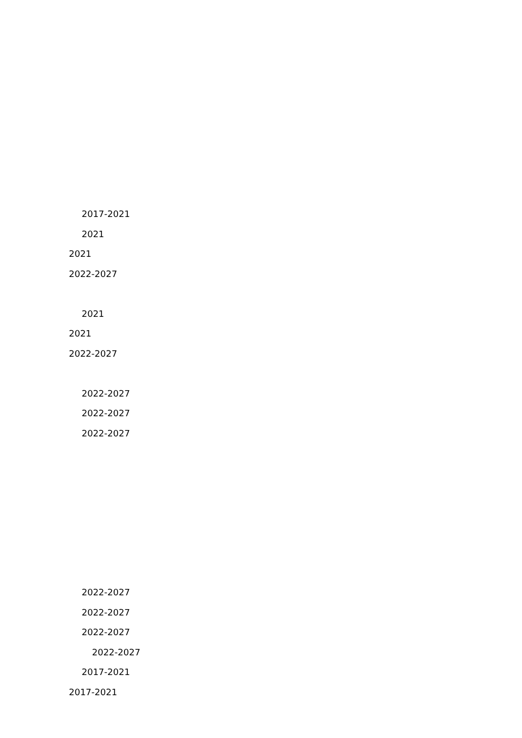2017-2021
2021
2021
2022-2027
2021
2021
2022-2027
2022-2027
2022-2027
2022-2027
2022-2027
2022-2027
2022-2027
2022-2027
2017-2021
2017-2021